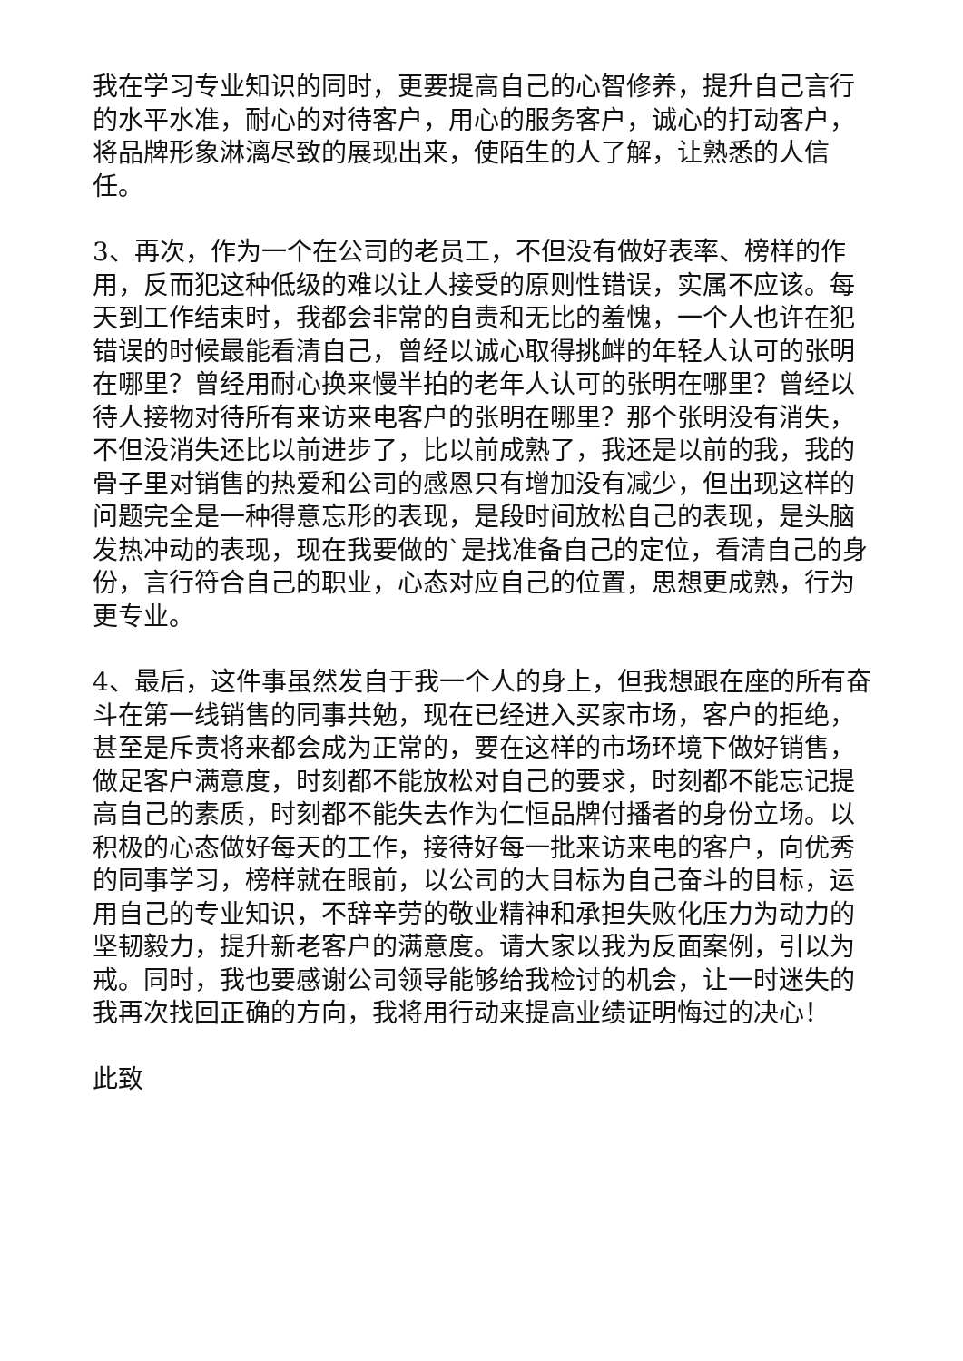我在学习专业知识的同时，更要提高自己的心智修养，提升自己言行的水平水准，耐心的对待客户，用心的服务客户，诚心的打动客户，将品牌形象淋漓尽致的展现出来，使陌生的人了解，让熟悉的人信任。
3、再次，作为一个在公司的老员工，不但没有做好表率、榜样的作用，反而犯这种低级的难以让人接受的原则性错误，实属不应该。每天到工作结束时，我都会非常的自责和无比的羞愧，一个人也许在犯错误的时候最能看清自己，曾经以诚心取得挑衅的年轻人认可的张明在哪里？曾经用耐心换来慢半拍的老年人认可的张明在哪里？曾经以待人接物对待所有来访来电客户的张明在哪里？那个张明没有消失，不但没消失还比以前进步了，比以前成熟了，我还是以前的我，我的骨子里对销售的热爱和公司的感恩只有增加没有减少，但出现这样的问题完全是一种得意忘形的表现，是段时间放松自己的表现，是头脑发热冲动的表现，现在我要做的`是找准备自己的定位，看清自己的身份，言行符合自己的职业，心态对应自己的位置，思想更成熟，行为更专业。
4、最后，这件事虽然发自于我一个人的身上，但我想跟在座的所有奋斗在第一线销售的同事共勉，现在已经进入买家市场，客户的拒绝，甚至是斥责将来都会成为正常的，要在这样的市场环境下做好销售，做足客户满意度，时刻都不能放松对自己的要求，时刻都不能忘记提高自己的素质，时刻都不能失去作为仁恒品牌付播者的身份立场。以积极的心态做好每天的工作，接待好每一批来访来电的客户，向优秀的同事学习，榜样就在眼前，以公司的大目标为自己奋斗的目标，运用自己的专业知识，不辞辛劳的敬业精神和承担失败化压力为动力的坚韧毅力，提升新老客户的满意度。请大家以我为反面案例，引以为戒。同时，我也要感谢公司领导能够给我检讨的机会，让一时迷失的我再次找回正确的方向，我将用行动来提高业绩证明悔过的决心！
此致